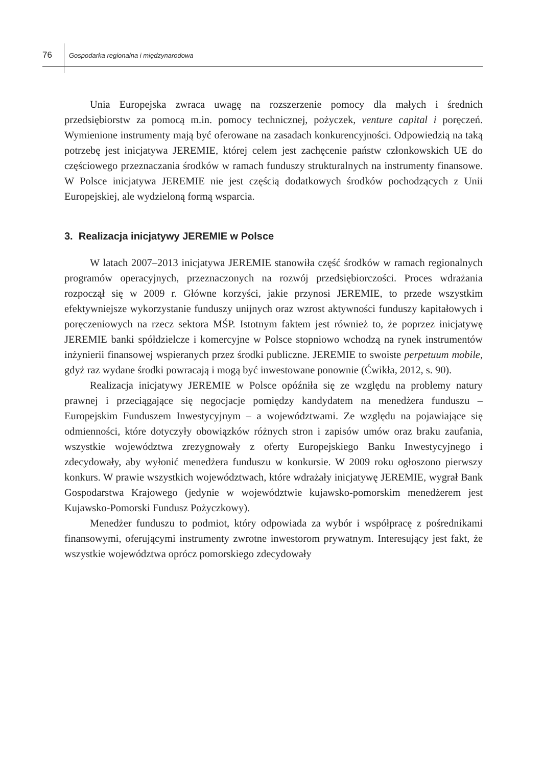76
Gospodarka regionalna i międzynarodowa
Unia Europejska zwraca uwagę na rozszerzenie pomocy dla małych i średnich przedsiębiorstw za pomocą m.in. pomocy technicznej, pożyczek, venture capital i poręczeń. Wymienione instrumenty mają być oferowane na zasadach konkurencyjności. Odpowiedzią na taką potrzebę jest inicjatywa JEREMIE, której celem jest zachęcenie państw członkowskich UE do częściowego przeznaczania środków w ramach funduszy strukturalnych na instrumenty finansowe. W Polsce inicjatywa JEREMIE nie jest częścią dodatkowych środków pochodzących z Unii Europejskiej, ale wydzieloną formą wsparcia.
3. Realizacja inicjatywy JEREMIE w Polsce
W latach 2007–2013 inicjatywa JEREMIE stanowiła część środków w ramach regionalnych programów operacyjnych, przeznaczonych na rozwój przedsiębiorczości. Proces wdrażania rozpoczął się w 2009 r. Główne korzyści, jakie przynosi JEREMIE, to przede wszystkim efektywniejsze wykorzystanie funduszy unijnych oraz wzrost aktywności funduszy kapitałowych i poręczeniowych na rzecz sektora MŚP. Istotnym faktem jest również to, że poprzez inicjatywę JEREMIE banki spółdzielcze i komercyjne w Polsce stopniowo wchodzą na rynek instrumentów inżynierii finansowej wspieranych przez środki publiczne. JEREMIE to swoiste perpetuum mobile, gdyż raz wydane środki powracają i mogą być inwestowane ponownie (Ćwikła, 2012, s. 90).
Realizacja inicjatywy JEREMIE w Polsce opóźniła się ze względu na problemy natury prawnej i przeciągające się negocjacje pomiędzy kandydatem na menedżera funduszu – Europejskim Funduszem Inwestycyjnym – a województwami. Ze względu na pojawiające się odmienności, które dotyczyły obowiązków różnych stron i zapisów umów oraz braku zaufania, wszystkie województwa zrezygnowały z oferty Europejskiego Banku Inwestycyjnego i zdecydowały, aby wyłonić menedżera funduszu w konkursie. W 2009 roku ogłoszono pierwszy konkurs. W prawie wszystkich województwach, które wdrażały inicjatywę JEREMIE, wygrał Bank Gospodarstwa Krajowego (jedynie w województwie kujawsko-pomorskim menedżerem jest Kujawsko-Pomorski Fundusz Pożyczkowy).
Menedżer funduszu to podmiot, który odpowiada za wybór i współpracę z pośrednikami finansowymi, oferującymi instrumenty zwrotne inwestorom prywatnym. Interesujący jest fakt, że wszystkie województwa oprócz pomorskiego zdecydowały